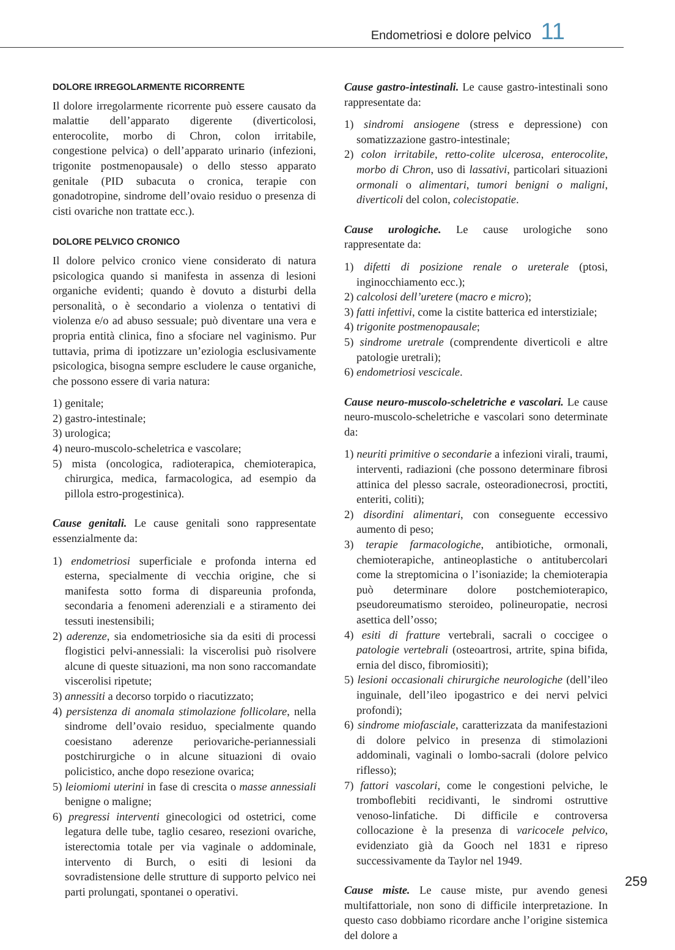Endometriosi e dolore pelvico 11
DOLORE IRREGOLARMENTE RICORRENTE
Il dolore irregolarmente ricorrente può essere causato da malattie dell’apparato digerente (diverticolosi, enterocolite, morbo di Chron, colon irritabile, congestione pelvica) o dell’apparato urinario (infezioni, trigonite postmenopausale) o dello stesso apparato genitale (PID subacuta o cronica, terapie con gonadotropine, sindrome dell’ovaio residuo o presenza di cisti ovariche non trattate ecc.).
DOLORE PELVICO CRONICO
Il dolore pelvico cronico viene considerato di natura psicologica quando si manifesta in assenza di lesioni organiche evidenti; quando è dovuto a disturbi della personalità, o è secondario a violenza o tentativi di violenza e/o ad abuso sessuale; può diventare una vera e propria entità clinica, fino a sfociare nel vaginismo. Pur tuttavia, prima di ipotizzare un’eziologia esclusivamente psicologica, bisogna sempre escludere le cause organiche, che possono essere di varia natura:
1) genitale;
2) gastro-intestinale;
3) urologica;
4) neuro-muscolo-scheletrica e vascolare;
5) mista (oncologica, radioterapica, chemioterapica, chirurgica, medica, farmacologica, ad esempio da pillola estro-progestinica).
Cause genitali. Le cause genitali sono rappresentate essenzialmente da:
1) endometriosi superficiale e profonda interna ed esterna, specialmente di vecchia origine, che si manifesta sotto forma di dispareunia profonda, secondaria a fenomeni aderenziali e a stiramento dei tessuti inestensibili;
2) aderenze, sia endometriosiche sia da esiti di processi flogistici pelvi-annessiali: la viscerolisi può risolvere alcune di queste situazioni, ma non sono raccomandate viscerolisi ripetute;
3) annessiti a decorso torpido o riacutizzato;
4) persistenza di anomala stimolazione follicolare, nella sindrome dell’ovaio residuo, specialmente quando coesistano aderenze periovariche-periannessiali postchirurgiche o in alcune situazioni di ovaio policistico, anche dopo resezione ovarica;
5) leiomiomi uterini in fase di crescita o masse annessiali benigne o maligne;
6) pregressi interventi ginecologici od ostetrici, come legatura delle tube, taglio cesareo, resezioni ovariche, isterectomia totale per via vaginale o addominale, intervento di Burch, o esiti di lesioni da sovradistensione delle strutture di supporto pelvico nei parti prolungati, spontanei o operativi.
Cause gastro-intestinali. Le cause gastro-intestinali sono rappresentate da:
1) sindromi ansiogene (stress e depressione) con somatizzazione gastro-intestinale;
2) colon irritabile, retto-colite ulcerosa, enterocolite, morbo di Chron, uso di lassativi, particolari situazioni ormonali o alimentari, tumori benigni o maligni, diverticoli del colon, colecistopatie.
Cause urologiche. Le cause urologiche sono rappresentate da:
1) difetti di posizione renale o ureterale (ptosi, inginocchiamento ecc.);
2) calcolosi dell’uretere (macro e micro);
3) fatti infettivi, come la cistite batterica ed interstiziale;
4) trigonite postmenopausale;
5) sindrome uretrale (comprendente diverticoli e altre patologie uretrali);
6) endometriosi vescicale.
Cause neuro-muscolo-scheletriche e vascolari. Le cause neuro-muscolo-scheletriche e vascolari sono determinate da:
1) neuriti primitive o secondarie a infezioni virali, traumi, interventi, radiazioni (che possono determinare fibrosi attinica del plesso sacrale, osteoradionecrosi, proctiti, enteriti, coliti);
2) disordini alimentari, con conseguente eccessivo aumento di peso;
3) terapie farmacologiche, antibiotiche, ormonali, chemioterapiche, antineoplastiche o antitubercolari come la streptomicina o l’isoniazide; la chemioterapia può determinare dolore postchemioterapico, pseudoreumatismo steroideo, polineuropatie, necrosi asettica dell’osso;
4) esiti di fratture vertebrali, sacrali o coccigee o patologie vertebrali (osteoartrosi, artrite, spina bifida, ernia del disco, fibromiositi);
5) lesioni occasionali chirurgiche neurologiche (dell’ileo inguinale, dell’ileo ipogastrico e dei nervi pelvici profondi);
6) sindrome miofasciale, caratterizzata da manifestazioni di dolore pelvico in presenza di stimolazioni addominali, vaginali o lombo-sacrali (dolore pelvico riflesso);
7) fattori vascolari, come le congestioni pelviche, le tromboflebiti recidivanti, le sindromi ostruttive venoso-linfatiche. Di difficile e controversa collocazione è la presenza di varicocele pelvico, evidenziato già da Gooch nel 1831 e ripreso successivamente da Taylor nel 1949.
Cause miste. Le cause miste, pur avendo genesi multifattoriale, non sono di difficile interpretazione. In questo caso dobbiamo ricordare anche l’origine sistemica del dolore a
259